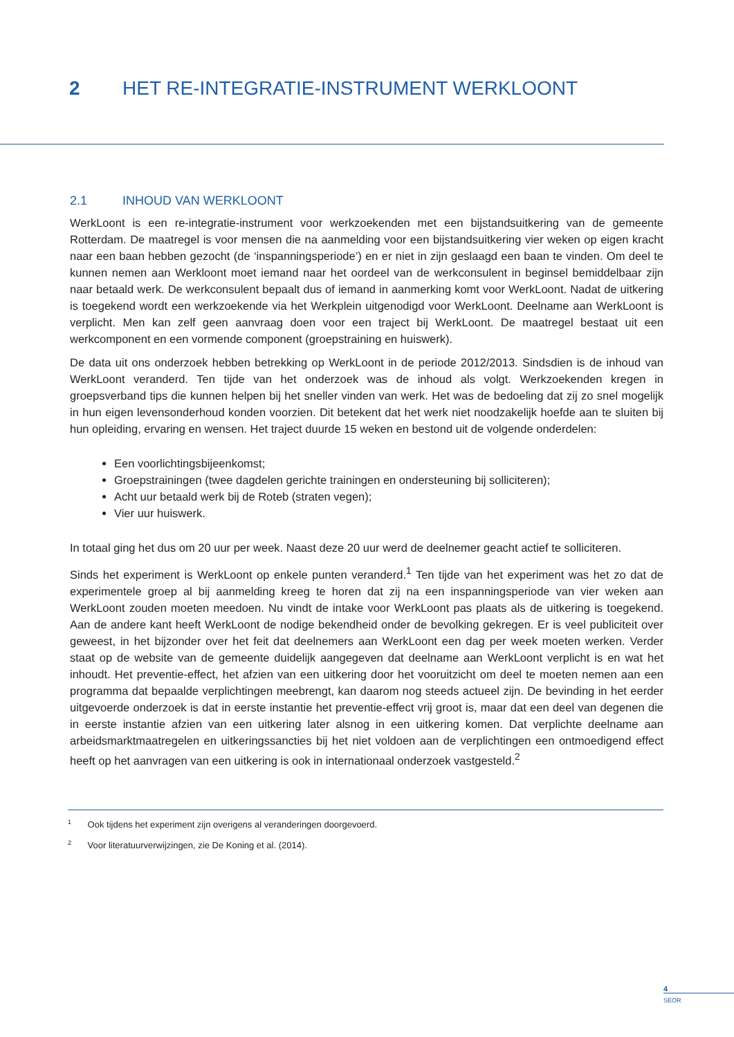2 HET RE-INTEGRATIE-INSTRUMENT WERKLOONT
2.1 INHOUD VAN WERKLOONT
WerkLoont is een re-integratie-instrument voor werkzoekenden met een bijstandsuitkering van de gemeente Rotterdam. De maatregel is voor mensen die na aanmelding voor een bijstandsuitkering vier weken op eigen kracht naar een baan hebben gezocht (de ‘inspanningsperiode’) en er niet in zijn geslaagd een baan te vinden. Om deel te kunnen nemen aan Werkloont moet iemand naar het oordeel van de werkconsulent in beginsel bemiddelbaar zijn naar betaald werk. De werkconsulent bepaalt dus of iemand in aanmerking komt voor WerkLoont. Nadat de uitkering is toegekend wordt een werkzoekende via het Werkplein uitgenodigd voor WerkLoont. Deelname aan WerkLoont is verplicht. Men kan zelf geen aanvraag doen voor een traject bij WerkLoont. De maatregel bestaat uit een werkcomponent en een vormende component (groepstraining en huiswerk).
De data uit ons onderzoek hebben betrekking op WerkLoont in de periode 2012/2013. Sindsdien is de inhoud van WerkLoont veranderd. Ten tijde van het onderzoek was de inhoud als volgt. Werkzoekenden kregen in groepsverband tips die kunnen helpen bij het sneller vinden van werk. Het was de bedoeling dat zij zo snel mogelijk in hun eigen levensonderhoud konden voorzien. Dit betekent dat het werk niet noodzakelijk hoefde aan te sluiten bij hun opleiding, ervaring en wensen. Het traject duurde 15 weken en bestond uit de volgende onderdelen:
Een voorlichtingsbijeenkomst;
Groepstrainingen (twee dagdelen gerichte trainingen en ondersteuning bij solliciteren);
Acht uur betaald werk bij de Roteb (straten vegen);
Vier uur huiswerk.
In totaal ging het dus om 20 uur per week. Naast deze 20 uur werd de deelnemer geacht actief te solliciteren.
Sinds het experiment is WerkLoont op enkele punten veranderd.<sup>1</sup> Ten tijde van het experiment was het zo dat de experimentele groep al bij aanmelding kreeg te horen dat zij na een inspanningsperiode van vier weken aan WerkLoont zouden moeten meedoen. Nu vindt de intake voor WerkLoont pas plaats als de uitkering is toegekend. Aan de andere kant heeft WerkLoont de nodige bekendheid onder de bevolking gekregen. Er is veel publiciteit over geweest, in het bijzonder over het feit dat deelnemers aan WerkLoont een dag per week moeten werken. Verder staat op de website van de gemeente duidelijk aangegeven dat deelname aan WerkLoont verplicht is en wat het inhoudt. Het preventie-effect, het afzien van een uitkering door het vooruitzicht om deel te moeten nemen aan een programma dat bepaalde verplichtingen meebrengt, kan daarom nog steeds actueel zijn. De bevinding in het eerder uitgevoerde onderzoek is dat in eerste instantie het preventie-effect vrij groot is, maar dat een deel van degenen die in eerste instantie afzien van een uitkering later alsnog in een uitkering komen. Dat verplichte deelname aan arbeidsmarktmaatregelen en uitkeringssancties bij het niet voldoen aan de verplichtingen een ontmoedigend effect heeft op het aanvragen van een uitkering is ook in internationaal onderzoek vastgesteld.<sup>2</sup>
<sup>1</sup> Ook tijdens het experiment zijn overigens al veranderingen doorgevoerd.
<sup>2</sup> Voor literatuurverwijzingen, zie De Koning et al. (2014).
4
SEOR